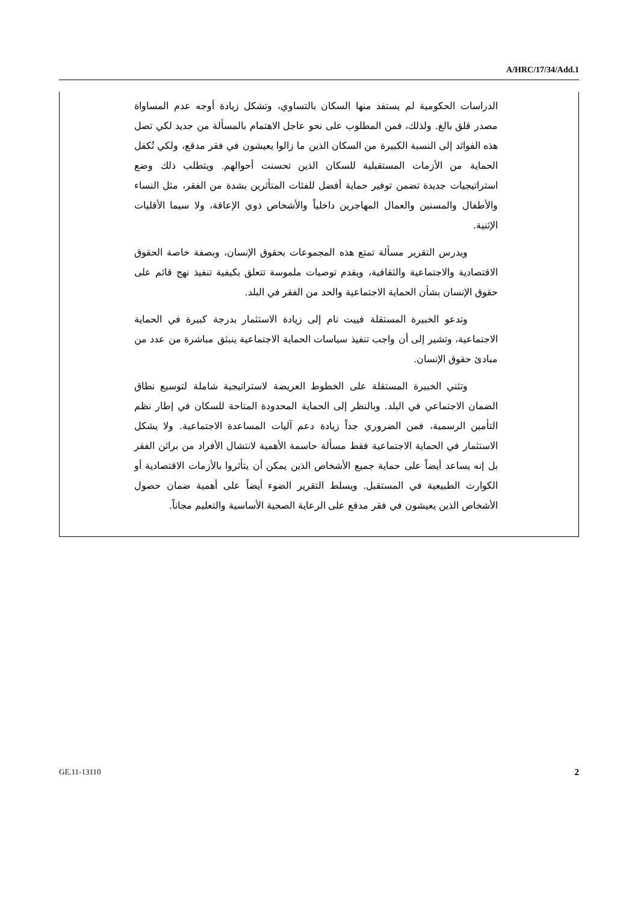A/HRC/17/34/Add.1
الدراسات الحكومية لم يستفد منها السكان بالتساوي، وتشكل زيادة أوجه عدم المساواة مصدر قلق بالغ. ولذلك، فمن المطلوب على نحو عاجل الاهتمام بالمسألة من جديد لكي تصل هذه الفوائد إلى النسبة الكبيرة من السكان الذين ما زالوا يعيشون في فقر مدقع، ولكي تُكفل الحماية من الأزمات المستقبلية للسكان الذين تحسنت أحوالهم. ويتطلب ذلك وضع استراتيجيات جديدة تضمن توفير حماية أفضل للفئات المتأثرين بشدة من الفقر، مثل النساء والأطفال والمسنين والعمال المهاجرين داخلياً والأشخاص ذوي الإعاقة، ولا سيما الأقليات الإثنية.
ويدرس التقرير مسألة تمتع هذه المجموعات بحقوق الإنسان، وبصفة خاصة الحقوق الاقتصادية والاجتماعية والثقافية، ويقدم توصيات ملموسة تتعلق بكيفية تنفيذ نهج قائم على حقوق الإنسان بشأن الحماية الاجتماعية والحد من الفقر في البلد.
وتدعو الخبيرة المستقلة فييت نام إلى زيادة الاستثمار بدرجة كبيرة في الحماية الاجتماعية، وتشير إلى أن واجب تنفيذ سياسات الحماية الاجتماعية ينبثق مباشرة من عدد من مبادئ حقوق الإنسان.
وتثني الخبيرة المستقلة على الخطوط العريضة لاستراتيجية شاملة لتوسيع نطاق الضمان الاجتماعي في البلد. وبالنظر إلى الحماية المحدودة المتاحة للسكان في إطار نظم التأمين الرسمية، فمن الضروري جداً زيادة دعم آليات المساعدة الاجتماعية. ولا يشكل الاستثمار في الحماية الاجتماعية فقط مسألة حاسمة الأهمية لانتشال الأفراد من براثن الفقر بل إنه يساعد أيضاً على حماية جميع الأشخاص الذين يمكن أن يتأثروا بالأزمات الاقتصادية أو الكوارث الطبيعية في المستقبل. ويسلط التقرير الضوء أيضاً على أهمية ضمان حصول الأشخاص الذين يعيشون في فقر مدقع على الرعاية الصحية الأساسية والتعليم مجاناً.
GE.11-13110 2